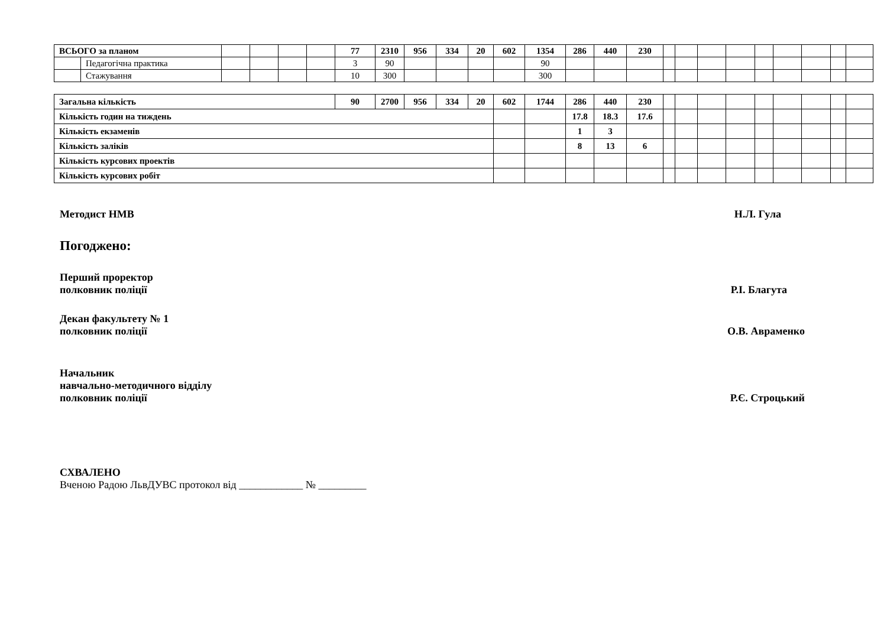| ВСЬОГО за планом | | | | | | 77 | 2310 | 956 | 334 | 20 | 602 | 1354 | 286 | 440 | 230 | | | | | | | | | |
| | Педагогічна практика | | | | | 3 | 90 | | | | | 90 | | | | | | | | | | | | |
| | Стажування | | | | | 10 | 300 | | | | | 300 | | | | | | | | | | | | |
| Загальна кількість | 90 | 2700 | 956 | 334 | 20 | 602 | 1744 | 286 | 440 | 230 | | | | | | | | | |
| Кількість годин на тиждень | | | | | | | | 17.8 | 18.3 | 17.6 | | | | | | | | | |
| Кількість екзаменів | | | | | | | | 1 | 3 | | | | | | | | | | |
| Кількість заліків | | | | | | | | 8 | 13 | 6 | | | | | | | | | |
| Кількість курсових проектів | | | | | | | | | | | | | | | | | | | |
| Кількість курсових робіт | | | | | | | | | | | | | | | | | | | |
Методист НМВ Н.Л. Гула
Погоджено:
Перший проректор
полковник поліції Р.І. Благута
Декан факультету № 1
полковник поліції О.В. Авраменко
Начальник
навчально-методичного відділу
полковник поліції Р.Є. Строцький
СХВАЛЕНО
Вченою Радою ЛьвДУВС протокол від ____________ № _________